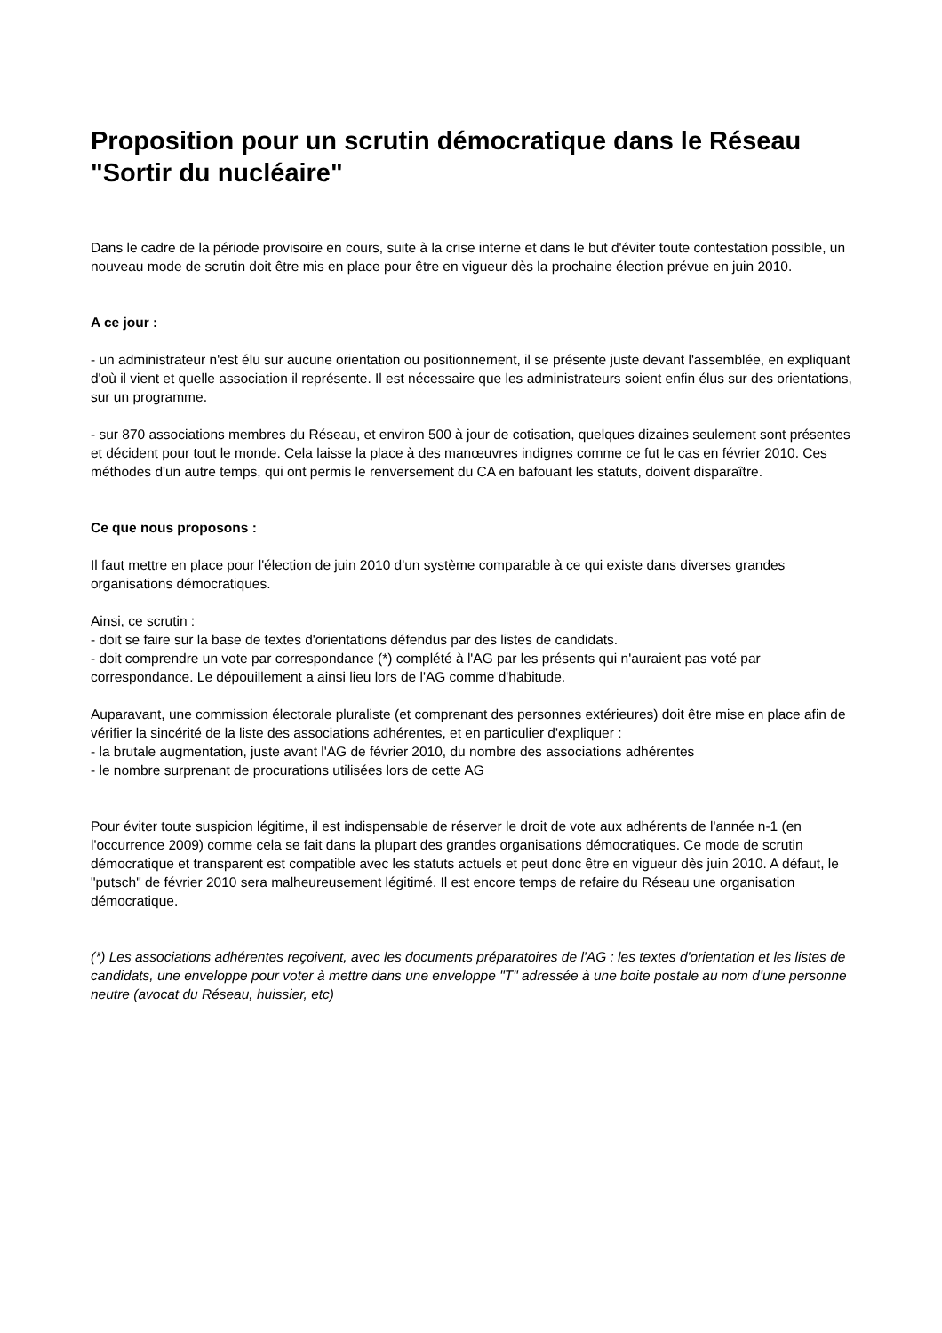Proposition pour un scrutin démocratique dans le Réseau "Sortir du nucléaire"
Dans le cadre de la période provisoire en cours, suite à la crise interne et dans le but d'éviter toute contestation possible, un nouveau mode de scrutin doit être mis en place pour être en vigueur dès la prochaine élection prévue en juin 2010.
A ce jour :
- un administrateur n'est élu sur aucune orientation ou positionnement, il se présente juste devant l'assemblée, en expliquant d'où il vient et quelle association il représente. Il est nécessaire que les administrateurs soient enfin élus sur des orientations, sur un programme.
- sur 870 associations membres du Réseau, et environ 500 à jour de cotisation, quelques dizaines seulement sont présentes et décident pour tout le monde. Cela laisse la place à des manœuvres indignes comme ce fut le cas en février 2010. Ces méthodes d'un autre temps, qui ont permis le renversement du CA en bafouant les statuts, doivent disparaître.
Ce que nous proposons :
Il faut mettre en place pour l'élection de juin 2010 d'un système comparable à ce qui existe dans diverses grandes organisations démocratiques.
Ainsi, ce scrutin :
- doit se faire sur la base de textes d'orientations défendus par des listes de candidats.
- doit comprendre un vote par correspondance (*) complété à l'AG par les présents qui n'auraient pas voté par correspondance. Le dépouillement a ainsi lieu lors de l'AG comme d'habitude.
Auparavant, une commission électorale pluraliste (et comprenant des personnes extérieures) doit être mise en place afin de vérifier la sincérité de la liste des associations adhérentes, et en particulier d'expliquer :
- la brutale augmentation, juste avant l'AG de février 2010, du nombre des associations adhérentes
- le nombre surprenant de procurations utilisées lors de cette AG
Pour éviter toute suspicion légitime, il est indispensable de réserver le droit de vote aux adhérents de l'année n-1 (en l'occurrence 2009) comme cela se fait dans la plupart des grandes organisations démocratiques. Ce mode de scrutin démocratique et transparent est compatible avec les statuts actuels et peut donc être en vigueur dès juin 2010. A défaut, le "putsch" de février 2010 sera malheureusement légitimé. Il est encore temps de refaire du Réseau une organisation démocratique.
(*) Les associations adhérentes reçoivent, avec les documents préparatoires de l'AG : les textes d'orientation et les listes de candidats, une enveloppe pour voter à mettre dans une enveloppe "T" adressée à une boite postale au nom d'une personne neutre (avocat du Réseau, huissier, etc)